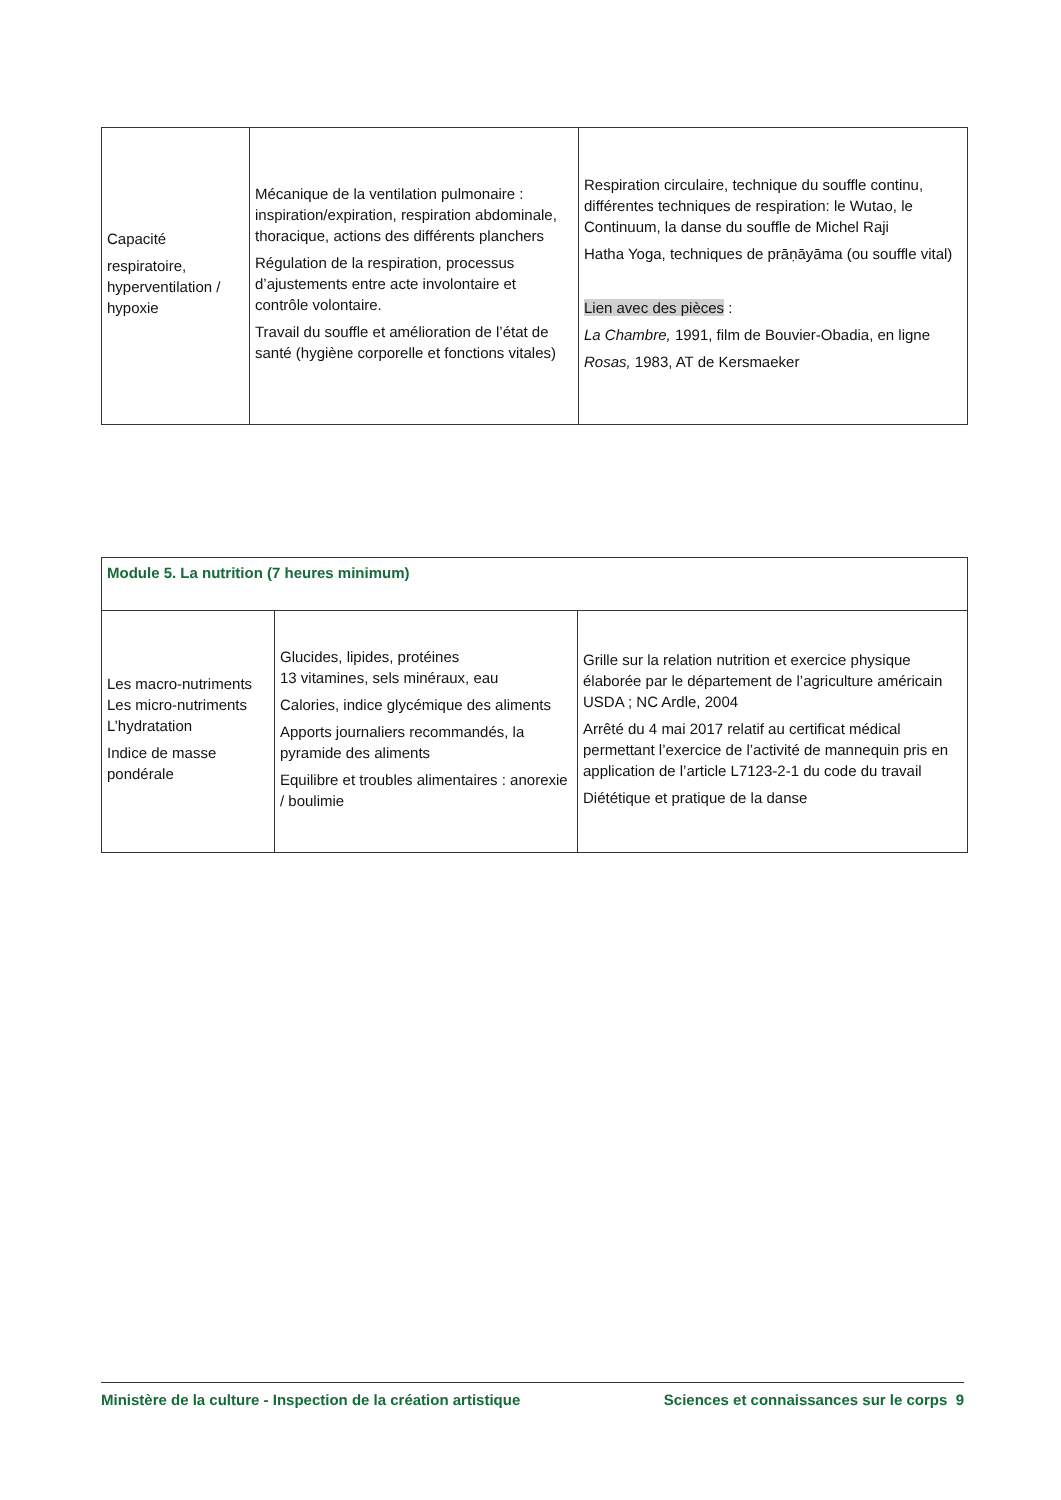| Capacité respiratoire, hyperventilation / hypoxie | Mécanique de la ventilation pulmonaire : inspiration/expiration, respiration abdominale, thoracique, actions des différents planchers Régulation de la respiration, processus d’ajustements entre acte involontaire et contrôle volontaire. Travail du souffle et amélioration de l’état de santé (hygiène corporelle et fonctions vitales) | Respiration circulaire, technique du souffle continu, différentes techniques de respiration: le Wutao, le Continuum, la danse du souffle de Michel Raji Hatha Yoga, techniques de prāṇāyāma (ou souffle vital) Lien avec des pièces : La Chambre, 1991, film de Bouvier-Obadia, en ligne Rosas, 1983, AT de Kersmaeker |
| Module 5. La nutrition (7 heures minimum) | | |
| Les macro-nutriments Les micro-nutriments L’hydratation Indice de masse pondérale | Glucides, lipides, protéines 13 vitamines, sels minéraux, eau Calories, indice glycémique des aliments Apports journaliers recommandés, la pyramide des aliments Equilibre et troubles alimentaires : anorexie / boulimie | Grille sur la relation nutrition et exercice physique élaborée par le département de l’agriculture américain USDA ; NC Ardle, 2004 Arrêté du 4 mai 2017 relatif au certificat médical permettant l’exercice de l’activité de mannequin pris en application de l’article L7123-2-1 du code du travail Diététique et pratique de la danse |
Ministère de la culture - Inspection de la création artistique Sciences et connaissances sur le corps 9